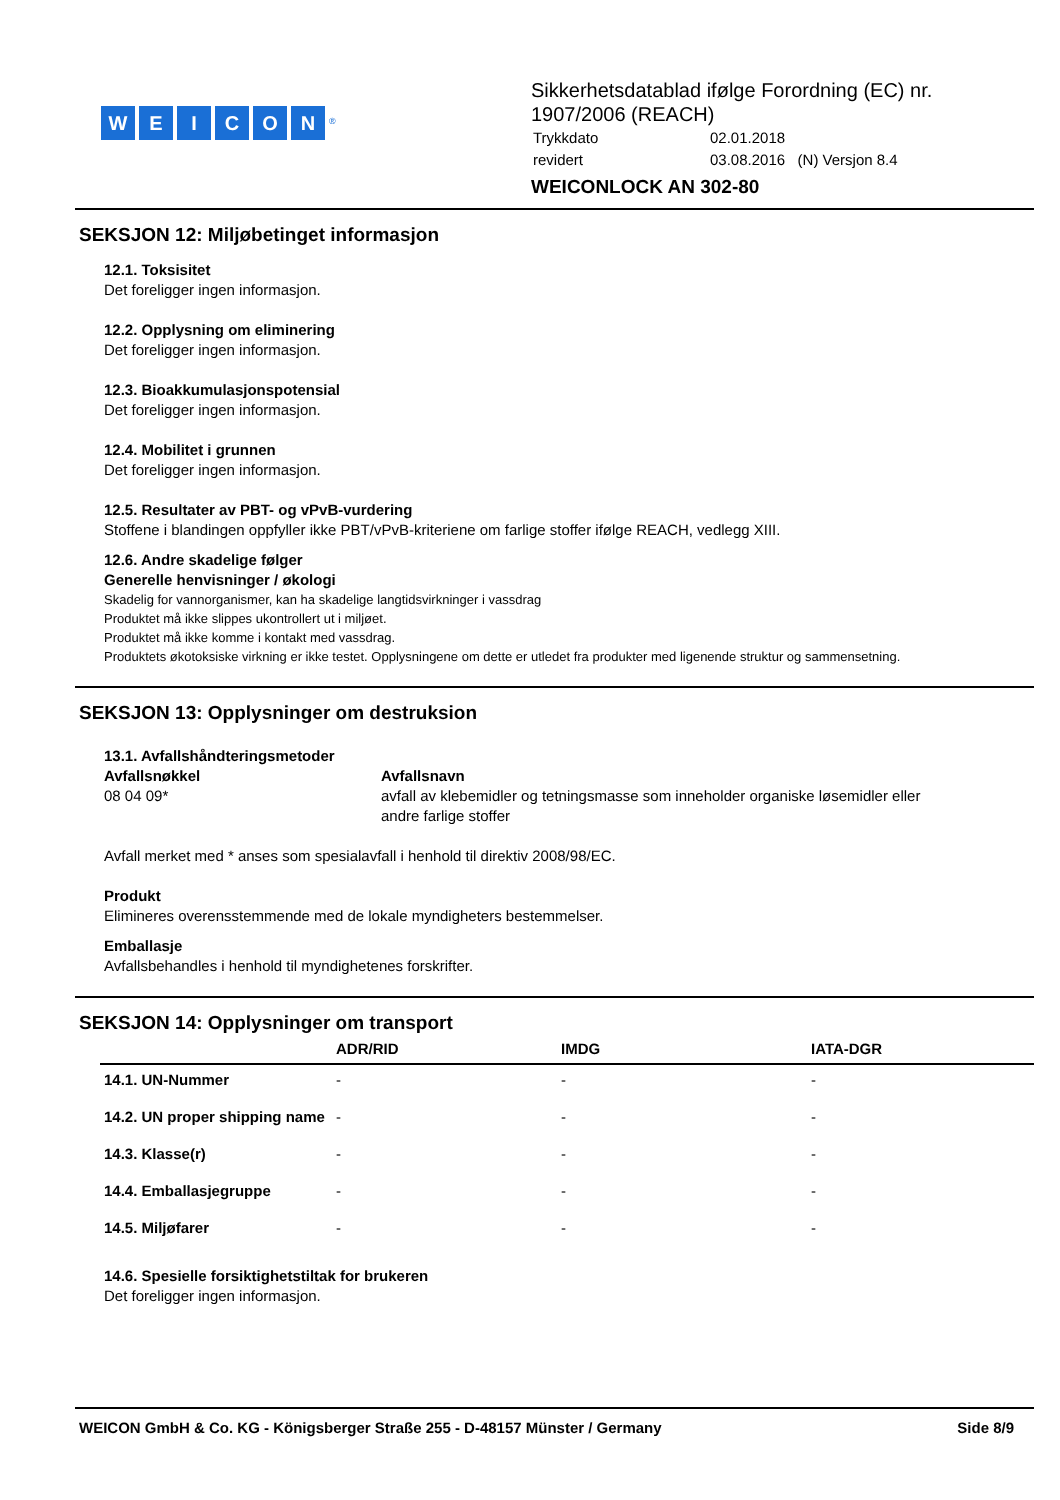WEICON<sup>®</sup>
Sikkerhetsdatablad ifølge Forordning (EC) nr.
1907/2006 (REACH)
| Trykkdato | 02.01.2018 |
| revidert | 03.08.2016 (N) Versjon 8.4 |
WEICONLOCK AN 302-80
SEKSJON 12: Miljøbetinget informasjon
12.1. Toksisitet
Det foreligger ingen informasjon.
12.2. Opplysning om eliminering
Det foreligger ingen informasjon.
12.3. Bioakkumulasjonspotensial
Det foreligger ingen informasjon.
12.4. Mobilitet i grunnen
Det foreligger ingen informasjon.
12.5. Resultater av PBT- og vPvB-vurdering
Stoffene i blandingen oppfyller ikke PBT/vPvB-kriteriene om farlige stoffer ifølge REACH, vedlegg XIII.
12.6. Andre skadelige følger
Generelle henvisninger / økologi
Skadelig for vannorganismer, kan ha skadelige langtidsvirkninger i vassdrag
Produktet må ikke slippes ukontrollert ut i miljøet.
Produktet må ikke komme i kontakt med vassdrag.
Produktets økotoksiske virkning er ikke testet. Opplysningene om dette er utledet fra produkter med ligenende struktur og sammensetning.
SEKSJON 13: Opplysninger om destruksion
13.1. Avfallshåndteringsmetoder
Avfallsnøkkel
08 04 09*
Avfallsnavn
avfall av klebemidler og tetningsmasse som inneholder organiske løsemidler eller
andre farlige stoffer
Avfall merket med * anses som spesialavfall i henhold til direktiv 2008/98/EC.
Produkt
Elimineres overensstemmende med de lokale myndigheters bestemmelser.
Emballasje
Avfallsbehandles i henhold til myndighetenes forskrifter.
SEKSJON 14: Opplysninger om transport
| | ADR/RID | IMDG | IATA-DGR |
| --- | --- | --- | --- |
| 14.1. UN-Nummer | - | - | - |
| 14.2. UN proper shipping name | - | - | - |
| 14.3. Klasse(r) | - | - | - |
| 14.4. Emballasjegruppe | - | - | - |
| 14.5. Miljøfarer | - | - | - |
14.6. Spesielle forsiktighetstiltak for brukeren
Det foreligger ingen informasjon.
WEICON GmbH & Co. KG - Königsberger Straße 255 - D-48157 Münster / Germany Side 8/9